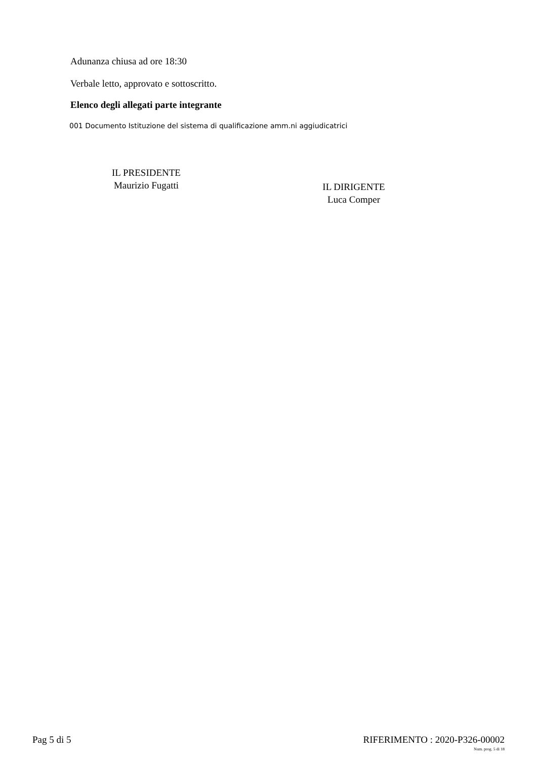Adunanza chiusa ad ore 18:30
Verbale letto, approvato e sottoscritto.
Elenco degli allegati parte integrante
001 Documento Istituzione del sistema di qualificazione amm.ni aggiudicatrici
IL PRESIDENTE
Maurizio Fugatti
IL DIRIGENTE
Luca Comper
Pag 5 di 5 RIFERIMENTO : 2020-P326-00002
Num. prog. 5 di 18